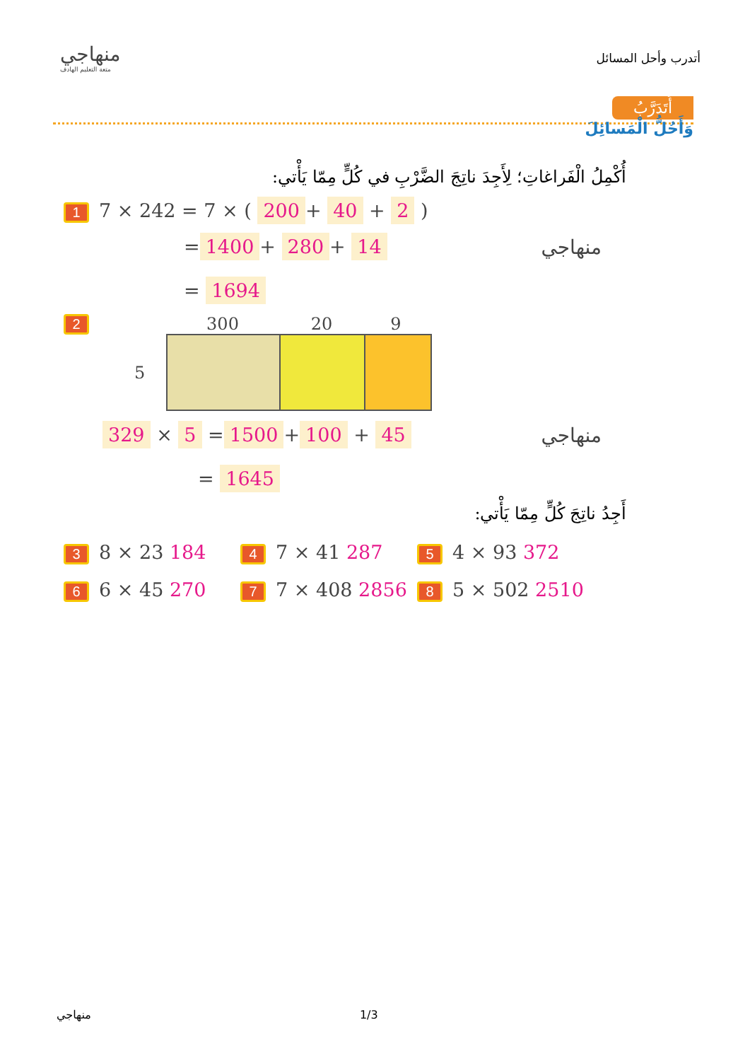منهاجي
متعة التعليم الهادف
أتدرب وأحل المسائل
أَتَدَرَّبُ
وَأَحُلُّ الْمَسائِلَ
أُكْمِلُ الْفَراغاتِ؛ لِأَجِدَ ناتِجَ الضَّرْبِ في كُلٍّ مِمّا يَأْتي:
1 7 × 242 = 7 × ( 200 + 40 + 2 )
= 1400 + 280 + 14
= 1694
منهاجي
2
300 20 9
5
329 × 5 = 1500 + 100 + 45
= 1645
منهاجي
أَجِدُ ناتِجَ كُلٍّ مِمّا يَأْتي:
3 8 × 23 184
4 7 × 41 287
5 4 × 93 372
6 6 × 45 270
7 7 × 408 2856
8 5 × 502 2510
منهاجي 1/3